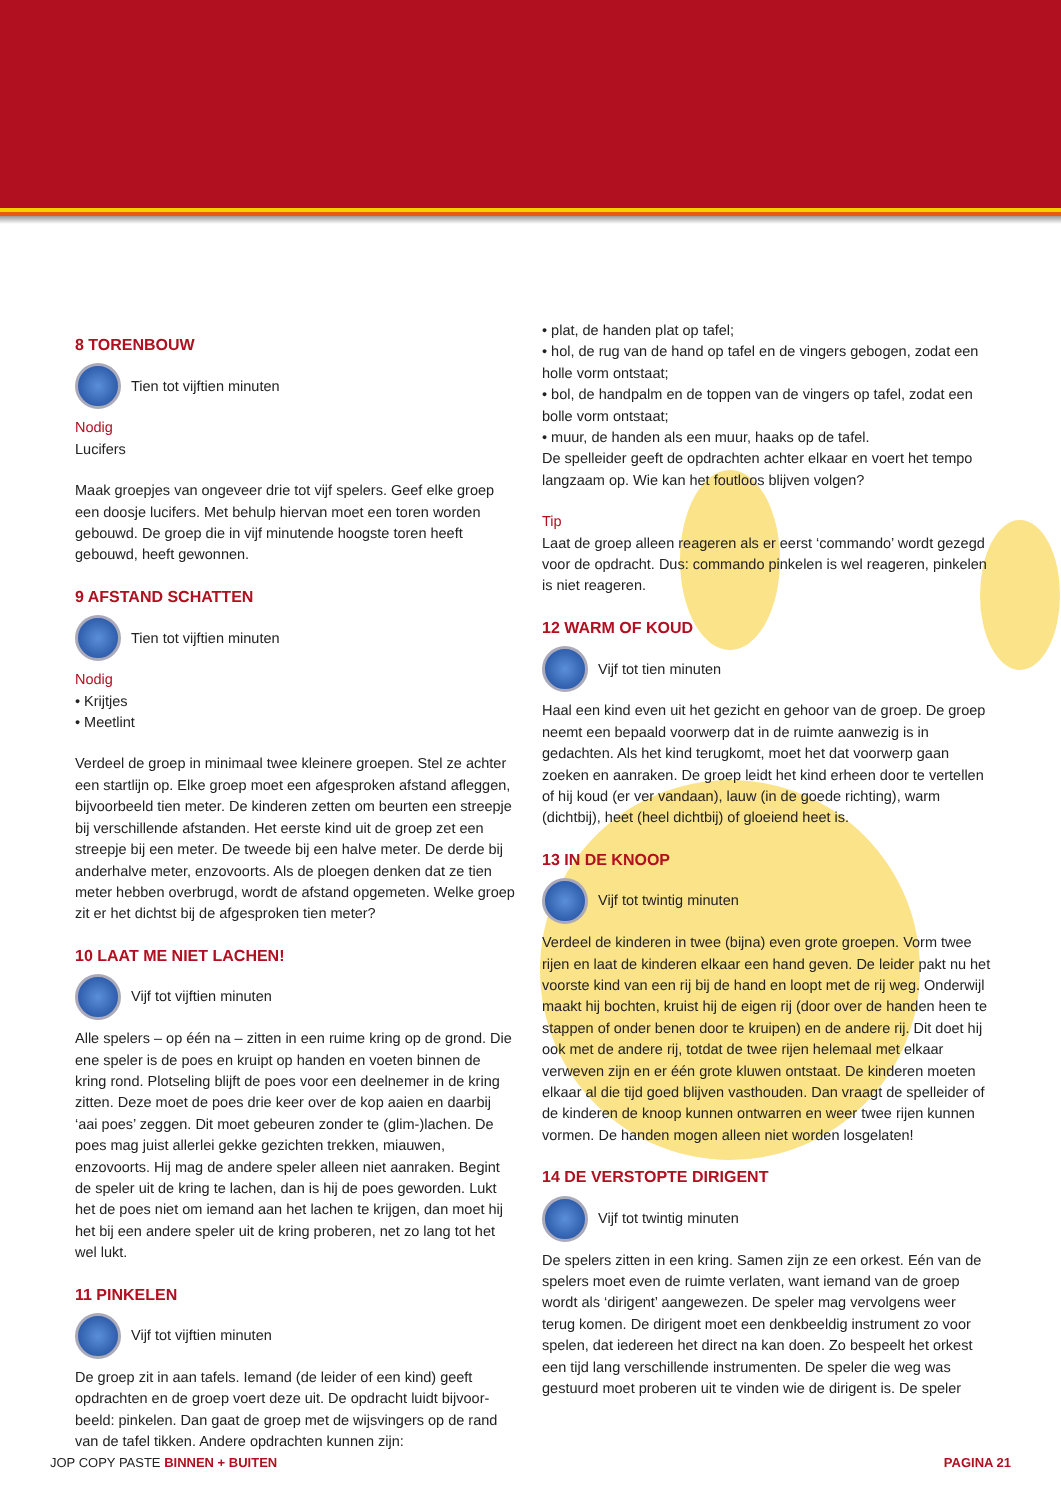8 TORENBOUW
Tien tot vijftien minuten
Nodig
Lucifers
Maak groepjes van ongeveer drie tot vijf spelers. Geef elke groep een doosje lucifers. Met behulp hiervan moet een toren worden gebouwd. De groep die in vijf minutende hoogste toren heeft gebouwd, heeft gewonnen.
9 AFSTAND SCHATTEN
Tien tot vijftien minuten
Nodig
• Krijtjes
• Meetlint
Verdeel de groep in minimaal twee kleinere groepen. Stel ze achter een startlijn op. Elke groep moet een afgesproken afstand afleggen, bijvoorbeeld tien meter. De kinderen zetten om beurten een streepje bij verschillende afstanden. Het eerste kind uit de groep zet een streepje bij een meter. De tweede bij een halve meter. De derde bij anderhalve meter, enzovoorts. Als de ploegen denken dat ze tien meter hebben overbrugd, wordt de afstand opgemeten. Welke groep zit er het dichtst bij de afgesproken tien meter?
10 LAAT ME NIET LACHEN!
Vijf tot vijftien minuten
Alle spelers – op één na – zitten in een ruime kring op de grond. Die ene speler is de poes en kruipt op handen en voeten binnen de kring rond. Plotseling blijft de poes voor een deelnemer in de kring zitten. Deze moet de poes drie keer over de kop aaien en daarbij ‘aai poes’ zeggen. Dit moet gebeuren zonder te (glim-)lachen. De poes mag juist allerlei gekke gezichten trekken, miauwen, enzovoorts. Hij mag de andere speler alleen niet aanraken. Begint de speler uit de kring te lachen, dan is hij de poes geworden. Lukt het de poes niet om iemand aan het lachen te krijgen, dan moet hij het bij een andere speler uit de kring proberen, net zo lang tot het wel lukt.
11 PINKELEN
Vijf tot vijftien minuten
De groep zit in aan tafels. Iemand (de leider of een kind) geeft opdrachten en de groep voert deze uit. De opdracht luidt bijvoor-beeld: pinkelen. Dan gaat de groep met de wijsvingers op de rand van de tafel tikken. Andere opdrachten kunnen zijn:
• plat, de handen plat op tafel;
• hol, de rug van de hand op tafel en de vingers gebogen, zodat een holle vorm ontstaat;
• bol, de handpalm en de toppen van de vingers op tafel, zodat een bolle vorm ontstaat;
• muur, de handen als een muur, haaks op de tafel.
De spelleider geeft de opdrachten achter elkaar en voert het tempo langzaam op. Wie kan het foutloos blijven volgen?
Tip
Laat de groep alleen reageren als er eerst ‘commando’ wordt gezegd voor de opdracht. Dus: commando pinkelen is wel reageren, pinkelen is niet reageren.
12 WARM OF KOUD
Vijf tot tien minuten
Haal een kind even uit het gezicht en gehoor van de groep. De groep neemt een bepaald voorwerp dat in de ruimte aanwezig is in gedachten. Als het kind terugkomt, moet het dat voorwerp gaan zoeken en aanraken. De groep leidt het kind erheen door te vertellen of hij koud (er ver vandaan), lauw (in de goede richting), warm (dichtbij), heet (heel dichtbij) of gloeiend heet is.
13 IN DE KNOOP
Vijf tot twintig minuten
Verdeel de kinderen in twee (bijna) even grote groepen. Vorm twee rijen en laat de kinderen elkaar een hand geven. De leider pakt nu het voorste kind van een rij bij de hand en loopt met de rij weg. Onderwijl maakt hij bochten, kruist hij de eigen rij (door over de handen heen te stappen of onder benen door te kruipen) en de andere rij. Dit doet hij ook met de andere rij, totdat de twee rijen helemaal met elkaar verweven zijn en er één grote kluwen ontstaat. De kinderen moeten elkaar al die tijd goed blijven vasthouden. Dan vraagt de spelleider of de kinderen de knoop kunnen ontwarren en weer twee rijen kunnen vormen. De handen mogen alleen niet worden losgelaten!
14 DE VERSTOPTE DIRIGENT
Vijf tot twintig minuten
De spelers zitten in een kring. Samen zijn ze een orkest. Eén van de spelers moet even de ruimte verlaten, want iemand van de groep wordt als ‘dirigent’ aangewezen. De speler mag vervolgens weer terug komen. De dirigent moet een denkbeeldig instrument zo voor spelen, dat iedereen het direct na kan doen. Zo bespeelt het orkest een tijd lang verschillende instrumenten. De speler die weg was gestuurd moet proberen uit te vinden wie de dirigent is. De speler
JOP COPY PASTE BINNEN + BUITEN PAGINA 21